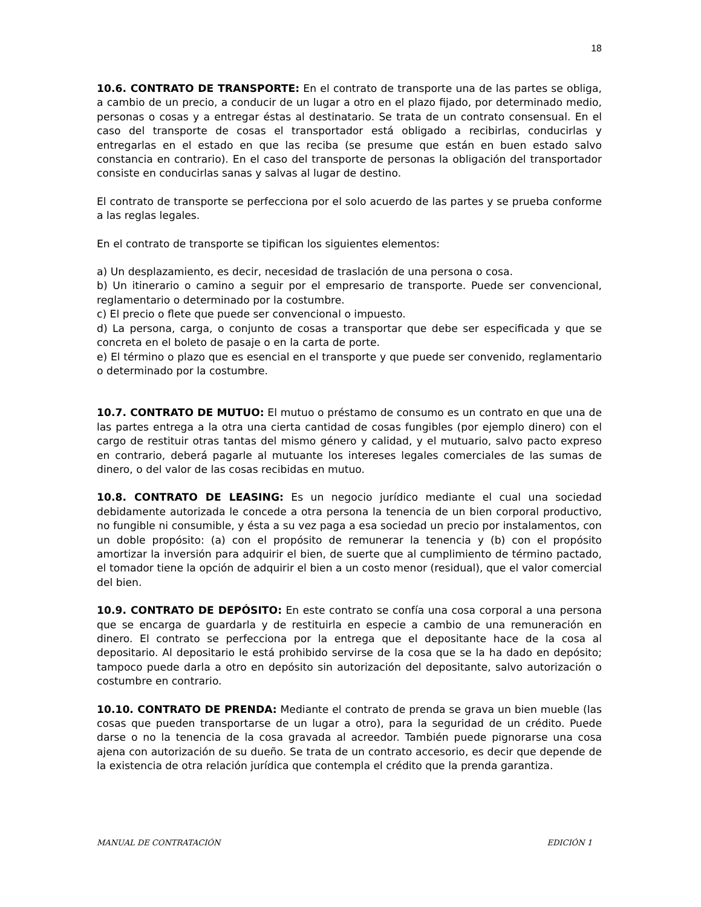18
10.6. CONTRATO DE TRANSPORTE: En el contrato de transporte una de las partes se obliga, a cambio de un precio, a conducir de un lugar a otro en el plazo fijado, por determinado medio, personas o cosas y a entregar éstas al destinatario. Se trata de un contrato consensual. En el caso del transporte de cosas el transportador está obligado a recibirlas, conducirlas y entregarlas en el estado en que las reciba (se presume que están en buen estado salvo constancia en contrario). En el caso del transporte de personas la obligación del transportador consiste en conducirlas sanas y salvas al lugar de destino.
El contrato de transporte se perfecciona por el solo acuerdo de las partes y se prueba conforme a las reglas legales.
En el contrato de transporte se tipifican los siguientes elementos:
a) Un desplazamiento, es decir, necesidad de traslación de una persona o cosa.
b) Un itinerario o camino a seguir por el empresario de transporte. Puede ser convencional, reglamentario o determinado por la costumbre.
c) El precio o flete que puede ser convencional o impuesto.
d) La persona, carga, o conjunto de cosas a transportar que debe ser especificada y que se concreta en el boleto de pasaje o en la carta de porte.
e) El término o plazo que es esencial en el transporte y que puede ser convenido, reglamentario o determinado por la costumbre.
10.7. CONTRATO DE MUTUO: El mutuo o préstamo de consumo es un contrato en que una de las partes entrega a la otra una cierta cantidad de cosas fungibles (por ejemplo dinero) con el cargo de restituir otras tantas del mismo género y calidad, y el mutuario, salvo pacto expreso en contrario, deberá pagarle al mutuante los intereses legales comerciales de las sumas de dinero, o del valor de las cosas recibidas en mutuo.
10.8. CONTRATO DE LEASING: Es un negocio jurídico mediante el cual una sociedad debidamente autorizada le concede a otra persona la tenencia de un bien corporal productivo, no fungible ni consumible, y ésta a su vez paga a esa sociedad un precio por instalamentos, con un doble propósito: (a) con el propósito de remunerar la tenencia y (b) con el propósito amortizar la inversión para adquirir el bien, de suerte que al cumplimiento de término pactado, el tomador tiene la opción de adquirir el bien a un costo menor (residual), que el valor comercial del bien.
10.9. CONTRATO DE DEPÓSITO: En este contrato se confía una cosa corporal a una persona que se encarga de guardarla y de restituirla en especie a cambio de una remuneración en dinero. El contrato se perfecciona por la entrega que el depositante hace de la cosa al depositario. Al depositario le está prohibido servirse de la cosa que se la ha dado en depósito; tampoco puede darla a otro en depósito sin autorización del depositante, salvo autorización o costumbre en contrario.
10.10. CONTRATO DE PRENDA: Mediante el contrato de prenda se grava un bien mueble (las cosas que pueden transportarse de un lugar a otro), para la seguridad de un crédito. Puede darse o no la tenencia de la cosa gravada al acreedor. También puede pignorarse una cosa ajena con autorización de su dueño. Se trata de un contrato accesorio, es decir que depende de la existencia de otra relación jurídica que contempla el crédito que la prenda garantiza.
MANUAL DE CONTRATACIÓN EDICIÓN 1